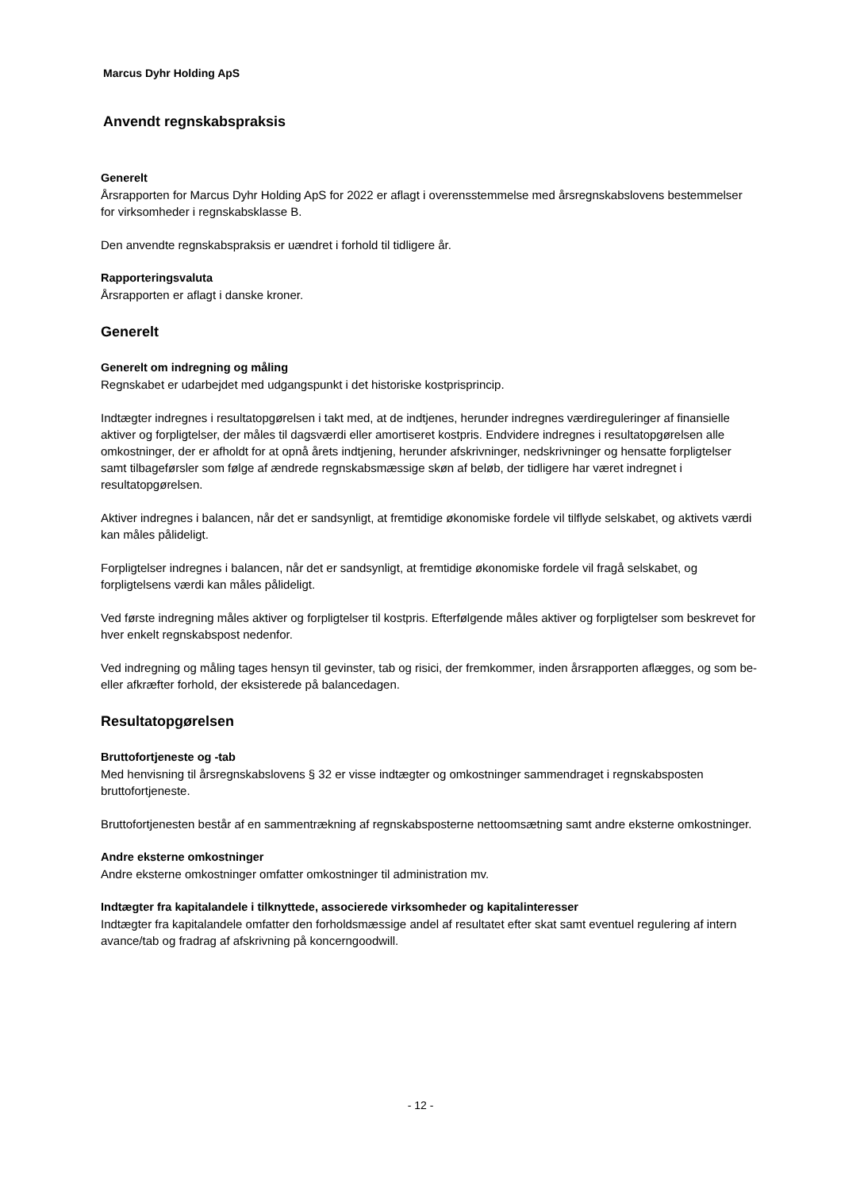Marcus Dyhr Holding ApS
Anvendt regnskabspraksis
Generelt
Årsrapporten for Marcus Dyhr Holding ApS for 2022 er aflagt i overensstemmelse med årsregnskabslovens bestemmelser for virksomheder i regnskabsklasse B.
Den anvendte regnskabspraksis er uændret i forhold til tidligere år.
Rapporteringsvaluta
Årsrapporten er aflagt i danske kroner.
Generelt
Generelt om indregning og måling
Regnskabet er udarbejdet med udgangspunkt i det historiske kostprisprincip.
Indtægter indregnes i resultatopgørelsen i takt med, at de indtjenes, herunder indregnes værdireguleringer af finansielle aktiver og forpligtelser, der måles til dagsværdi eller amortiseret kostpris. Endvidere indregnes i resultatopgørelsen alle omkostninger, der er afholdt for at opnå årets indtjening, herunder afskrivninger, nedskrivninger og hensatte forpligtelser samt tilbageførsler som følge af ændrede regnskabsmæssige skøn af beløb, der tidligere har været indregnet i resultatopgørelsen.
Aktiver indregnes i balancen, når det er sandsynligt, at fremtidige økonomiske fordele vil tilflyde selskabet, og aktivets værdi kan måles pålideligt.
Forpligtelser indregnes i balancen, når det er sandsynligt, at fremtidige økonomiske fordele vil fragå selskabet, og forpligtelsens værdi kan måles pålideligt.
Ved første indregning måles aktiver og forpligtelser til kostpris. Efterfølgende måles aktiver og forpligtelser som beskrevet for hver enkelt regnskabspost nedenfor.
Ved indregning og måling tages hensyn til gevinster, tab og risici, der fremkommer, inden årsrapporten aflægges, og som be- eller afkræfter forhold, der eksisterede på balancedagen.
Resultatopgørelsen
Bruttofortjeneste og -tab
Med henvisning til årsregnskabslovens § 32 er visse indtægter og omkostninger sammendraget i regnskabsposten bruttofortjeneste.
Bruttofortjenesten består af en sammentrækning af regnskabsposterne nettoomsætning samt andre eksterne omkostninger.
Andre eksterne omkostninger
Andre eksterne omkostninger omfatter omkostninger til administration mv.
Indtægter fra kapitalandele i tilknyttede, associerede virksomheder og kapitalinteresser
Indtægter fra kapitalandele omfatter den forholdsmæssige andel af resultatet efter skat samt eventuel regulering af intern avance/tab og fradrag af afskrivning på koncerngoodwill.
- 12 -